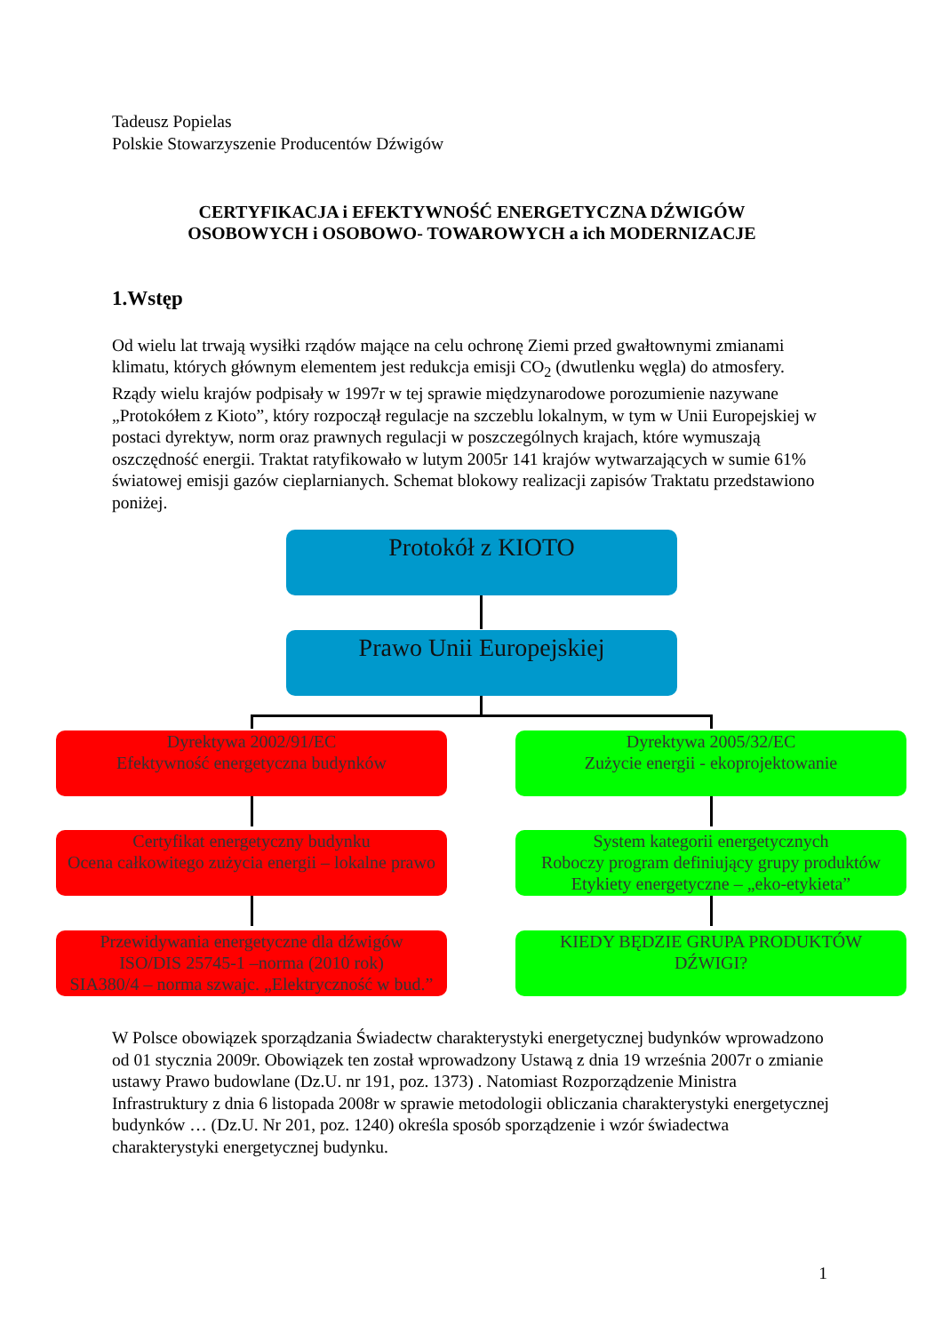Tadeusz Popielas
Polskie Stowarzyszenie Producentów Dźwigów
CERTYFIKACJA i EFEKTYWNOŚĆ ENERGETYCZNA DŹWIGÓW
OSOBOWYCH i OSOBOWO- TOWAROWYCH a ich MODERNIZACJE
1.Wstęp
Od wielu lat trwają wysiłki rządów mające na celu ochronę Ziemi przed gwałtownymi zmianami klimatu, których głównym elementem jest redukcja emisji CO<sub>2</sub> (dwutlenku węgla) do atmosfery. Rządy wielu krajów podpisały w 1997r w tej sprawie międzynarodowe porozumienie nazywane „Protokółem z Kioto”, który rozpoczął regulacje na szczeblu lokalnym, w tym w Unii Europejskiej w postaci dyrektyw, norm oraz prawnych regulacji w poszczególnych krajach, które wymuszają oszczędność energii. Traktat ratyfikowało w lutym 2005r 141 krajów wytwarzających w sumie 61% światowej emisji gazów cieplarnianych. Schemat blokowy realizacji zapisów Traktatu przedstawiono poniżej.
Protokół z KIOTO
Prawo Unii Europejskiej
Dyrektywa 2002/91/EC
Efektywność energetyczna budynków
Dyrektywa 2005/32/EC
Zużycie energii - ekoprojektowanie
Certyfikat energetyczny budynku
Ocena całkowitego zużycia energii – lokalne prawo
System kategorii energetycznych
Roboczy program definiujący grupy produktów
Etykiety energetyczne – „eko-etykieta”
Przewidywania energetyczne dla dźwigów
ISO/DIS 25745-1 –norma (2010 rok)
SIA380/4 – norma szwajc. „Elektryczność w bud.”
KIEDY BĘDZIE GRUPA PRODUKTÓW
DŹWIGI?
W Polsce obowiązek sporządzania Świadectw charakterystyki energetycznej budynków wprowadzono od 01 stycznia 2009r. Obowiązek ten został wprowadzony Ustawą z dnia 19 września 2007r o zmianie ustawy Prawo budowlane (Dz.U. nr 191, poz. 1373) . Natomiast Rozporządzenie Ministra Infrastruktury z dnia 6 listopada 2008r w sprawie metodologii obliczania charakterystyki energetycznej budynków … (Dz.U. Nr 201, poz. 1240) określa sposób sporządzenie i wzór świadectwa charakterystyki energetycznej budynku.
1